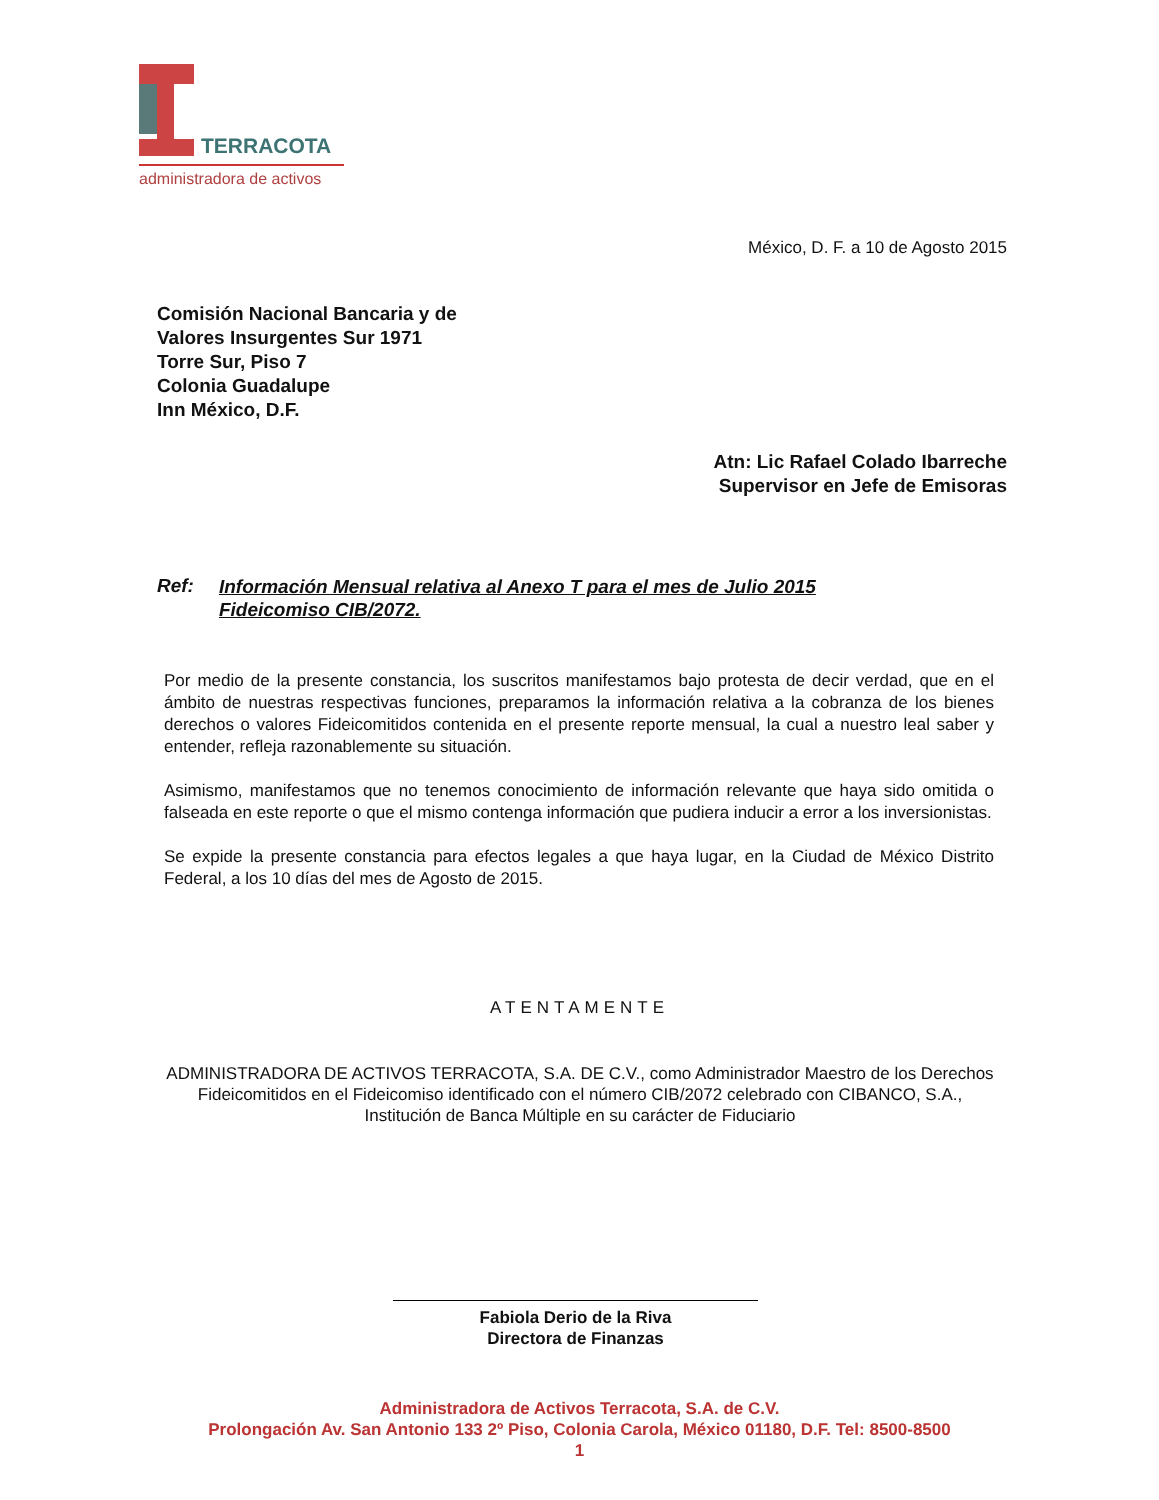TERRACOTA
administradora de activos
México, D. F. a 10 de Agosto 2015
Comisión Nacional Bancaria y de
Valores Insurgentes Sur 1971
Torre Sur, Piso 7
Colonia Guadalupe
Inn México, D.F.
Atn: Lic Rafael Colado Ibarreche
Supervisor en Jefe de Emisoras
Ref: Información Mensual relativa al Anexo T para el mes de Julio 2015
Fideicomiso CIB/2072.
Por medio de la presente constancia, los suscritos manifestamos bajo protesta de decir verdad, que en el ámbito de nuestras respectivas funciones, preparamos la información relativa a la cobranza de los bienes derechos o valores Fideicomitidos contenida en el presente reporte mensual, la cual a nuestro leal saber y entender, refleja razonablemente su situación.
Asimismo, manifestamos que no tenemos conocimiento de información relevante que haya sido omitida o falseada en este reporte o que el mismo contenga información que pudiera inducir a error a los inversionistas.
Se expide la presente constancia para efectos legales a que haya lugar, en la Ciudad de México Distrito Federal, a los 10 días del mes de Agosto de 2015.
ATENTAMENTE
ADMINISTRADORA DE ACTIVOS TERRACOTA, S.A. DE C.V., como Administrador Maestro de los Derechos Fideicomitidos en el Fideicomiso identificado con el número CIB/2072 celebrado con CIBANCO, S.A., Institución de Banca Múltiple en su carácter de Fiduciario
Fabiola Derio de la Riva
Directora de Finanzas
Administradora de Activos Terracota, S.A. de C.V.
Prolongación Av. San Antonio 133 2º Piso, Colonia Carola, México 01180, D.F. Tel: 8500-8500
1